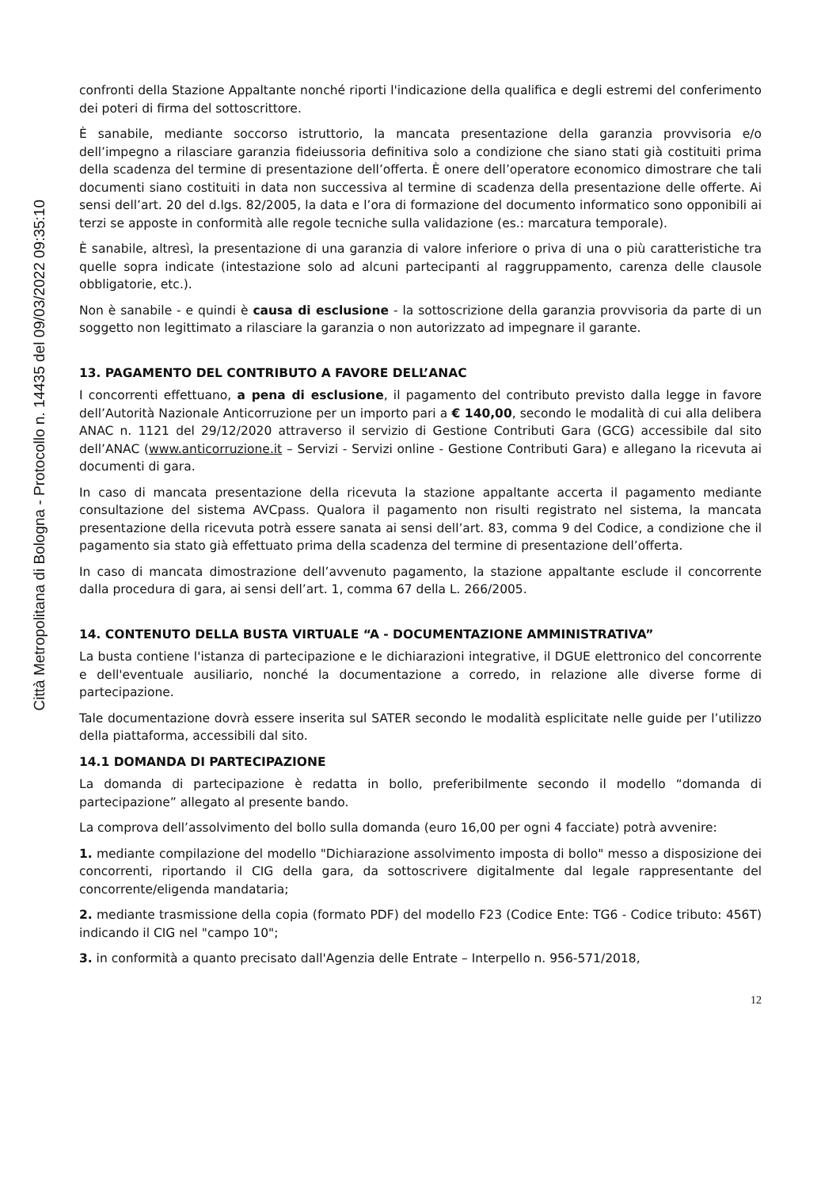Città Metropolitana di Bologna - Protocollo n. 14435 del 09/03/2022 09:35:10
confronti della Stazione Appaltante nonché riporti l'indicazione della qualifica e degli estremi del conferimento dei poteri di firma del sottoscrittore.
È sanabile, mediante soccorso istruttorio, la mancata presentazione della garanzia provvisoria e/o dell’impegno a rilasciare garanzia fideiussoria definitiva solo a condizione che siano stati già costituiti prima della scadenza del termine di presentazione dell’offerta. È onere dell’operatore economico dimostrare che tali documenti siano costituiti in data non successiva al termine di scadenza della presentazione delle offerte. Ai sensi dell’art. 20 del d.lgs. 82/2005, la data e l’ora di formazione del documento informatico sono opponibili ai terzi se apposte in conformità alle regole tecniche sulla validazione (es.: marcatura temporale).
È sanabile, altresì, la presentazione di una garanzia di valore inferiore o priva di una o più caratteristiche tra quelle sopra indicate (intestazione solo ad alcuni partecipanti al raggruppamento, carenza delle clausole obbligatorie, etc.).
Non è sanabile - e quindi è causa di esclusione - la sottoscrizione della garanzia provvisoria da parte di un soggetto non legittimato a rilasciare la garanzia o non autorizzato ad impegnare il garante.
13. PAGAMENTO DEL CONTRIBUTO A FAVORE DELL’ANAC
I concorrenti effettuano, a pena di esclusione, il pagamento del contributo previsto dalla legge in favore dell’Autorità Nazionale Anticorruzione per un importo pari a € 140,00, secondo le modalità di cui alla delibera ANAC n. 1121 del 29/12/2020 attraverso il servizio di Gestione Contributi Gara (GCG) accessibile dal sito dell’ANAC (www.anticorruzione.it – Servizi - Servizi online - Gestione Contributi Gara) e allegano la ricevuta ai documenti di gara.
In caso di mancata presentazione della ricevuta la stazione appaltante accerta il pagamento mediante consultazione del sistema AVCpass. Qualora il pagamento non risulti registrato nel sistema, la mancata presentazione della ricevuta potrà essere sanata ai sensi dell’art. 83, comma 9 del Codice, a condizione che il pagamento sia stato già effettuato prima della scadenza del termine di presentazione dell’offerta.
In caso di mancata dimostrazione dell’avvenuto pagamento, la stazione appaltante esclude il concorrente dalla procedura di gara, ai sensi dell’art. 1, comma 67 della L. 266/2005.
14. CONTENUTO DELLA BUSTA VIRTUALE “A - DOCUMENTAZIONE AMMINISTRATIVA”
La busta contiene l'istanza di partecipazione e le dichiarazioni integrative, il DGUE elettronico del concorrente e dell'eventuale ausiliario, nonché la documentazione a corredo, in relazione alle diverse forme di partecipazione.
Tale documentazione dovrà essere inserita sul SATER secondo le modalità esplicitate nelle guide per l’utilizzo della piattaforma, accessibili dal sito.
14.1 DOMANDA DI PARTECIPAZIONE
La domanda di partecipazione è redatta in bollo, preferibilmente secondo il modello “domanda di partecipazione” allegato al presente bando.
La comprova dell’assolvimento del bollo sulla domanda (euro 16,00 per ogni 4 facciate) potrà avvenire:
1. mediante compilazione del modello "Dichiarazione assolvimento imposta di bollo" messo a disposizione dei concorrenti, riportando il CIG della gara, da sottoscrivere digitalmente dal legale rappresentante del concorrente/eligenda mandataria;
2. mediante trasmissione della copia (formato PDF) del modello F23 (Codice Ente: TG6 - Codice tributo: 456T) indicando il CIG nel "campo 10";
3. in conformità a quanto precisato dall'Agenzia delle Entrate – Interpello n. 956-571/2018,
12